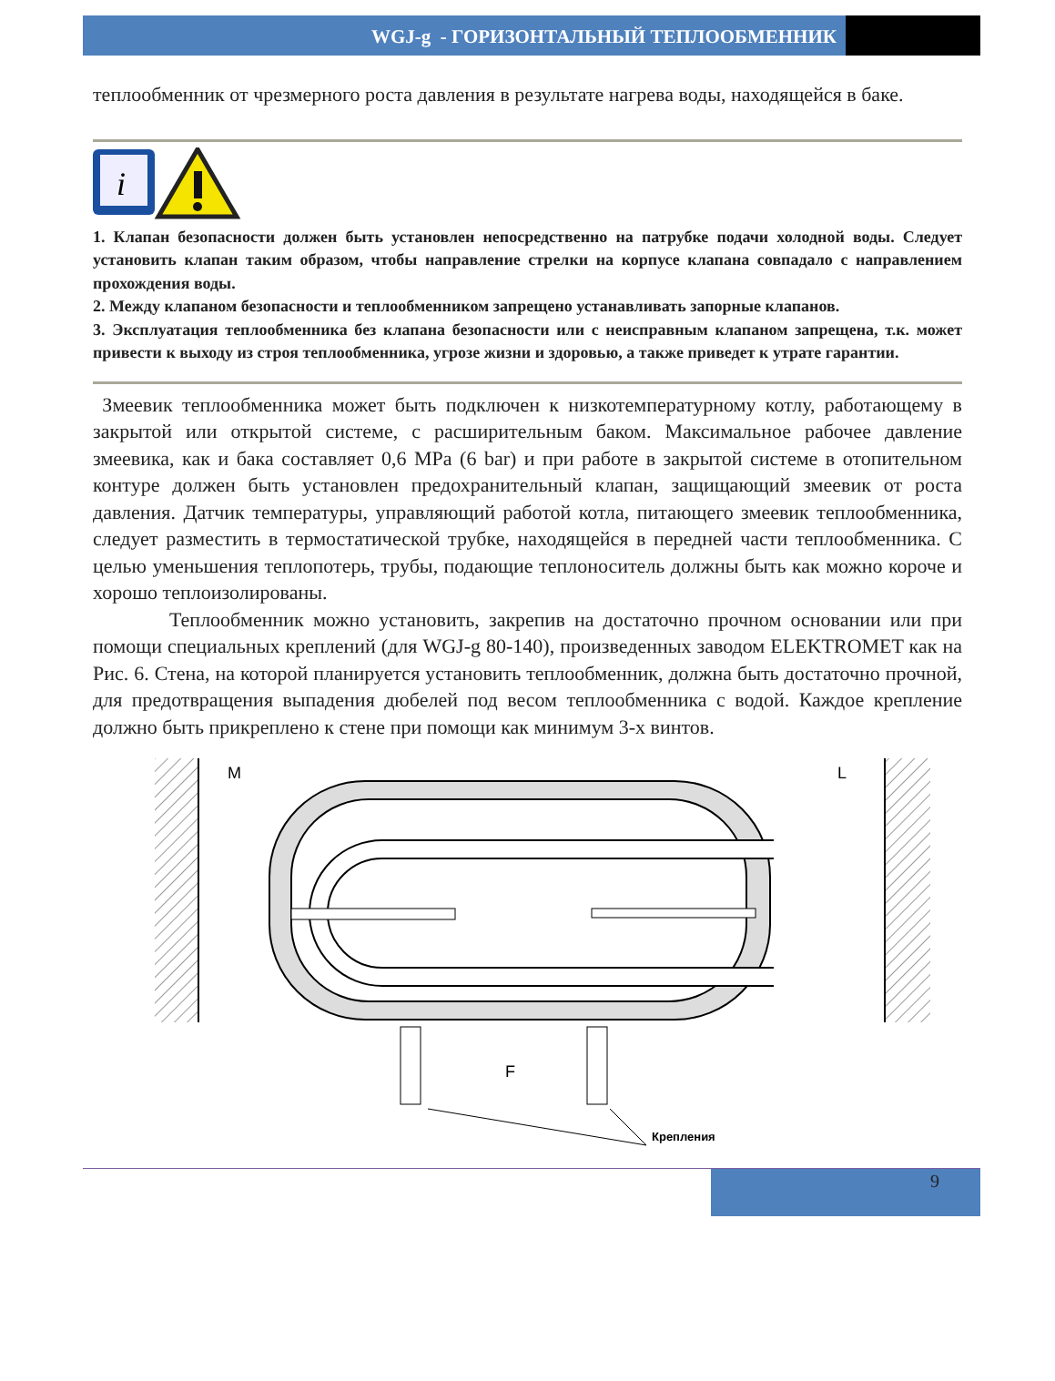WGJ-g - ГОРИЗОНТАЛЬНЫЙ ТЕПЛООБМЕННИК
теплообменник от чрезмерного роста давления в результате нагрева воды, находящейся в баке.
i
1. Клапан безопасности должен быть установлен непосредственно на патрубке подачи холодной воды. Следует установить клапан таким образом, чтобы направление стрелки на корпусе клапана совпадало с направлением прохождения воды.
2. Между клапаном безопасности и теплообменником запрещено устанавливать запорные клапанов.
3. Эксплуатация теплообменника без клапана безопасности или с неисправным клапаном запрещена, т.к. может привести к выходу из строя теплообменника, угрозе жизни и здоровью, а также приведет к утрате гарантии.
Змеевик теплообменника может быть подключен к низкотемпературному котлу, работающему в закрытой или открытой системе, с расширительным баком. Максимальное рабочее давление змеевика, как и бака составляет 0,6 MPa (6 bar) и при работе в закрытой системе в отопительном контуре должен быть установлен предохранительный клапан, защищающий змеевик от роста давления. Датчик температуры, управляющий работой котла, питающего змеевик теплообменника, следует разместить в термостатической трубке, находящейся в передней части теплообменника. С целью уменьшения теплопотерь, трубы, подающие теплоноситель должны быть как можно короче и хорошо теплоизолированы.
Теплообменник можно установить, закрепив на достаточно прочном основании или при помощи специальных креплений (для WGJ-g 80-140), произведенных заводом ELEKTROMET как на Рис. 6. Стена, на которой планируется установить теплообменник, должна быть достаточно прочной, для предотвращения выпадения дюбелей под весом теплообменника с водой. Каждое крепление должно быть прикреплено к стене при помощи как минимум 3-х винтов.
M
L
F
Крепления
9